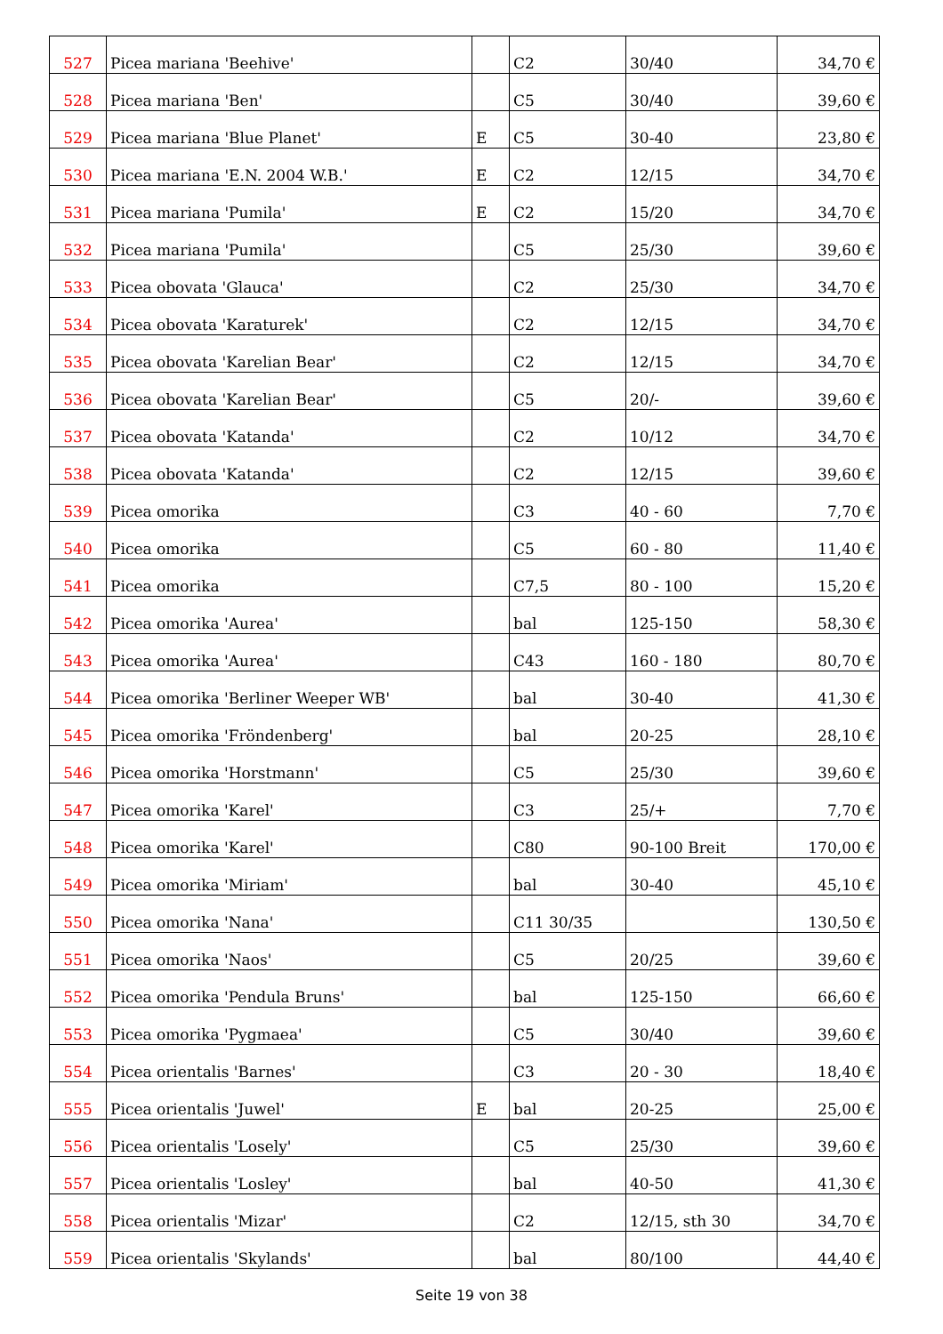| 527 | Picea mariana 'Beehive' | | C2 | 30/40 | 34,70 € |
| 528 | Picea mariana 'Ben' | | C5 | 30/40 | 39,60 € |
| 529 | Picea mariana 'Blue Planet' | E | C5 | 30-40 | 23,80 € |
| 530 | Picea mariana 'E.N. 2004 W.B.' | E | C2 | 12/15 | 34,70 € |
| 531 | Picea mariana 'Pumila' | E | C2 | 15/20 | 34,70 € |
| 532 | Picea mariana 'Pumila' | | C5 | 25/30 | 39,60 € |
| 533 | Picea obovata 'Glauca' | | C2 | 25/30 | 34,70 € |
| 534 | Picea obovata 'Karaturek' | | C2 | 12/15 | 34,70 € |
| 535 | Picea obovata 'Karelian Bear' | | C2 | 12/15 | 34,70 € |
| 536 | Picea obovata 'Karelian Bear' | | C5 | 20/- | 39,60 € |
| 537 | Picea obovata 'Katanda' | | C2 | 10/12 | 34,70 € |
| 538 | Picea obovata 'Katanda' | | C2 | 12/15 | 39,60 € |
| 539 | Picea omorika | | C3 | 40 - 60 | 7,70 € |
| 540 | Picea omorika | | C5 | 60 - 80 | 11,40 € |
| 541 | Picea omorika | | C7,5 | 80 - 100 | 15,20 € |
| 542 | Picea omorika 'Aurea' | | bal | 125-150 | 58,30 € |
| 543 | Picea omorika 'Aurea' | | C43 | 160 - 180 | 80,70 € |
| 544 | Picea omorika 'Berliner Weeper WB' | | bal | 30-40 | 41,30 € |
| 545 | Picea omorika 'Fröndenberg' | | bal | 20-25 | 28,10 € |
| 546 | Picea omorika 'Horstmann' | | C5 | 25/30 | 39,60 € |
| 547 | Picea omorika 'Karel' | | C3 | 25/+ | 7,70 € |
| 548 | Picea omorika 'Karel' | | C80 | 90-100 Breit | 170,00 € |
| 549 | Picea omorika 'Miriam' | | bal | 30-40 | 45,10 € |
| 550 | Picea omorika 'Nana' | | C11 30/35 | | 130,50 € |
| 551 | Picea omorika 'Naos' | | C5 | 20/25 | 39,60 € |
| 552 | Picea omorika 'Pendula Bruns' | | bal | 125-150 | 66,60 € |
| 553 | Picea omorika 'Pygmaea' | | C5 | 30/40 | 39,60 € |
| 554 | Picea orientalis 'Barnes' | | C3 | 20 - 30 | 18,40 € |
| 555 | Picea orientalis 'Juwel' | E | bal | 20-25 | 25,00 € |
| 556 | Picea orientalis 'Losely' | | C5 | 25/30 | 39,60 € |
| 557 | Picea orientalis 'Losley' | | bal | 40-50 | 41,30 € |
| 558 | Picea orientalis 'Mizar' | | C2 | 12/15, sth 30 | 34,70 € |
| 559 | Picea orientalis 'Skylands' | | bal | 80/100 | 44,40 € |
Seite 19 von 38